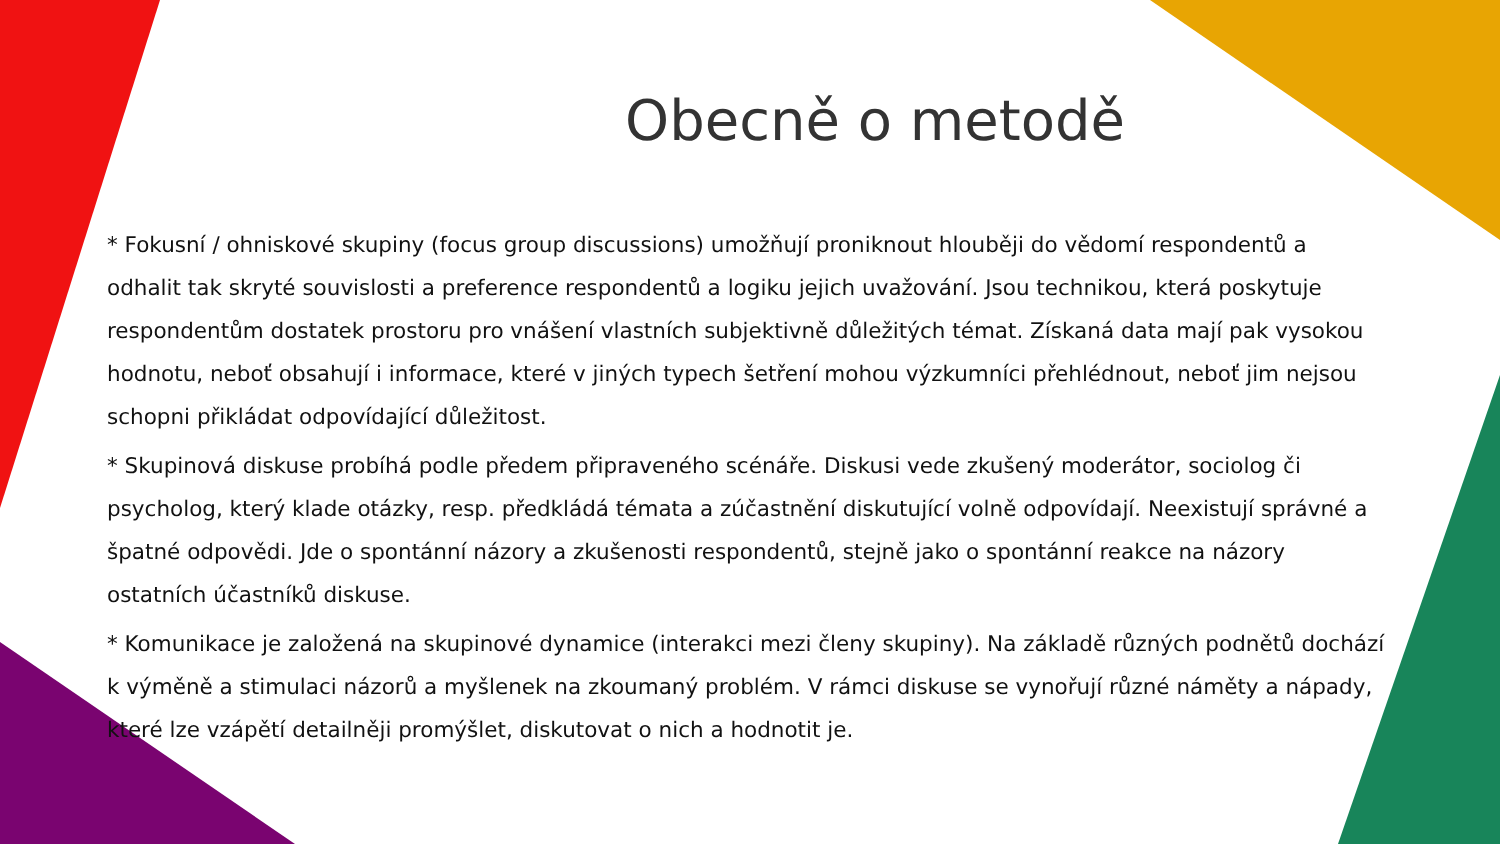Obecně o metodě
* Fokusní / ohniskové skupiny (focus group discussions) umožňují proniknout hlouběji do vědomí respondentů a odhalit tak skryté souvislosti a preference respondentů a logiku jejich uvažování. Jsou technikou, která poskytuje respondentům dostatek prostoru pro vnášení vlastních subjektivně důležitých témat. Získaná data mají pak vysokou hodnotu, neboť obsahují i informace, které v jiných typech šetření mohou výzkumníci přehlédnout, neboť jim nejsou schopni přikládat odpovídající důležitost.
* Skupinová diskuse probíhá podle předem připraveného scénáře. Diskusi vede zkušený moderátor, sociolog či psycholog, který klade otázky, resp. předkládá témata a zúčastnění diskutující volně odpovídají. Neexistují správné a špatné odpovědi. Jde o spontánní názory a zkušenosti respondentů, stejně jako o spontánní reakce na názory ostatních účastníků diskuse.
* Komunikace je založená na skupinové dynamice (interakci mezi členy skupiny). Na základě různých podnětů dochází k výměně a stimulaci názorů a myšlenek na zkoumaný problém. V rámci diskuse se vynořují různé náměty a nápady, které lze vzápětí detailněji promýšlet, diskutovat o nich a hodnotit je.